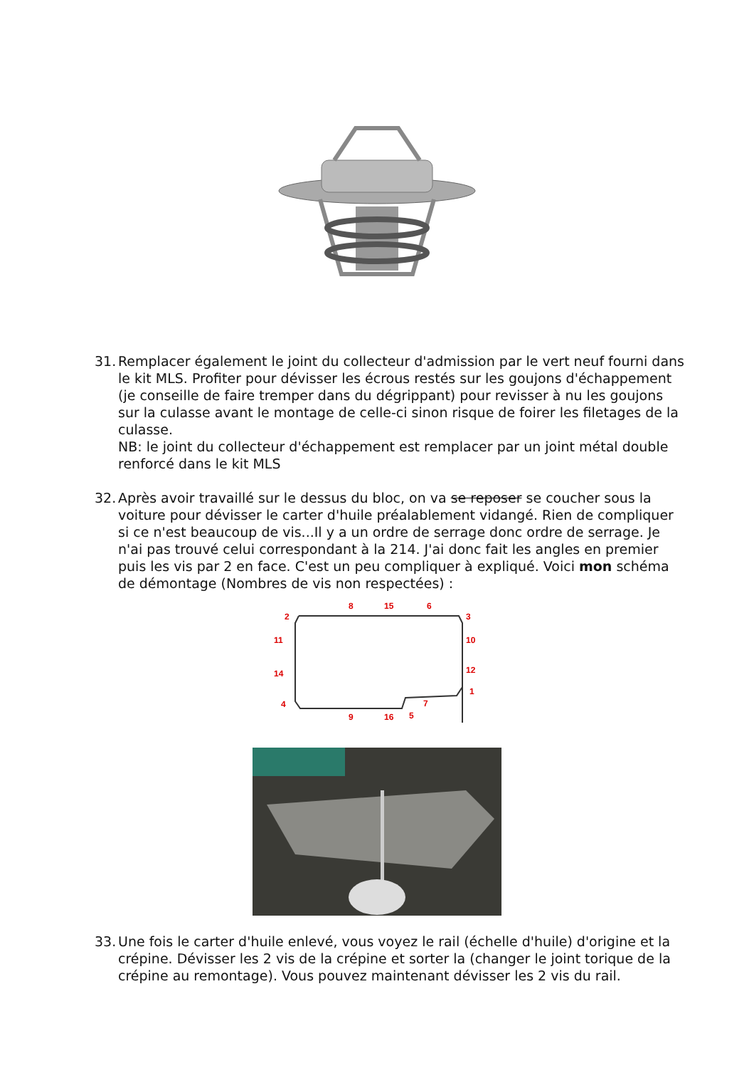31.
Remplacer également le joint du collecteur d'admission par le vert neuf fourni dans le kit MLS. Profiter pour dévisser les écrous restés sur les goujons d'échappement (je conseille de faire tremper dans du dégrippant) pour revisser à nu les goujons sur la culasse avant le montage de celle-ci sinon risque de foirer les filetages de la culasse.
NB: le joint du collecteur d'échappement est remplacer par un joint métal double renforcé dans le kit MLS
32.
Après avoir travaillé sur le dessus du bloc, on va se reposer se coucher sous la voiture pour dévisser le carter d'huile préalablement vidangé. Rien de compliquer si ce n'est beaucoup de vis...Il y a un ordre de serrage donc ordre de serrage. Je n'ai pas trouvé celui correspondant à la 214. J'ai donc fait les angles en premier puis les vis par 2 en face. C'est un peu compliquer à expliqué. Voici mon schéma de démontage (Nombres de vis non respectées) :
8
15
6
2
3
11
10
14
12
4
1
7
9
16
5
33.
Une fois le carter d'huile enlevé, vous voyez le rail (échelle d'huile) d'origine et la crépine. Dévisser les 2 vis de la crépine et sorter la (changer le joint torique de la crépine au remontage). Vous pouvez maintenant dévisser les 2 vis du rail.